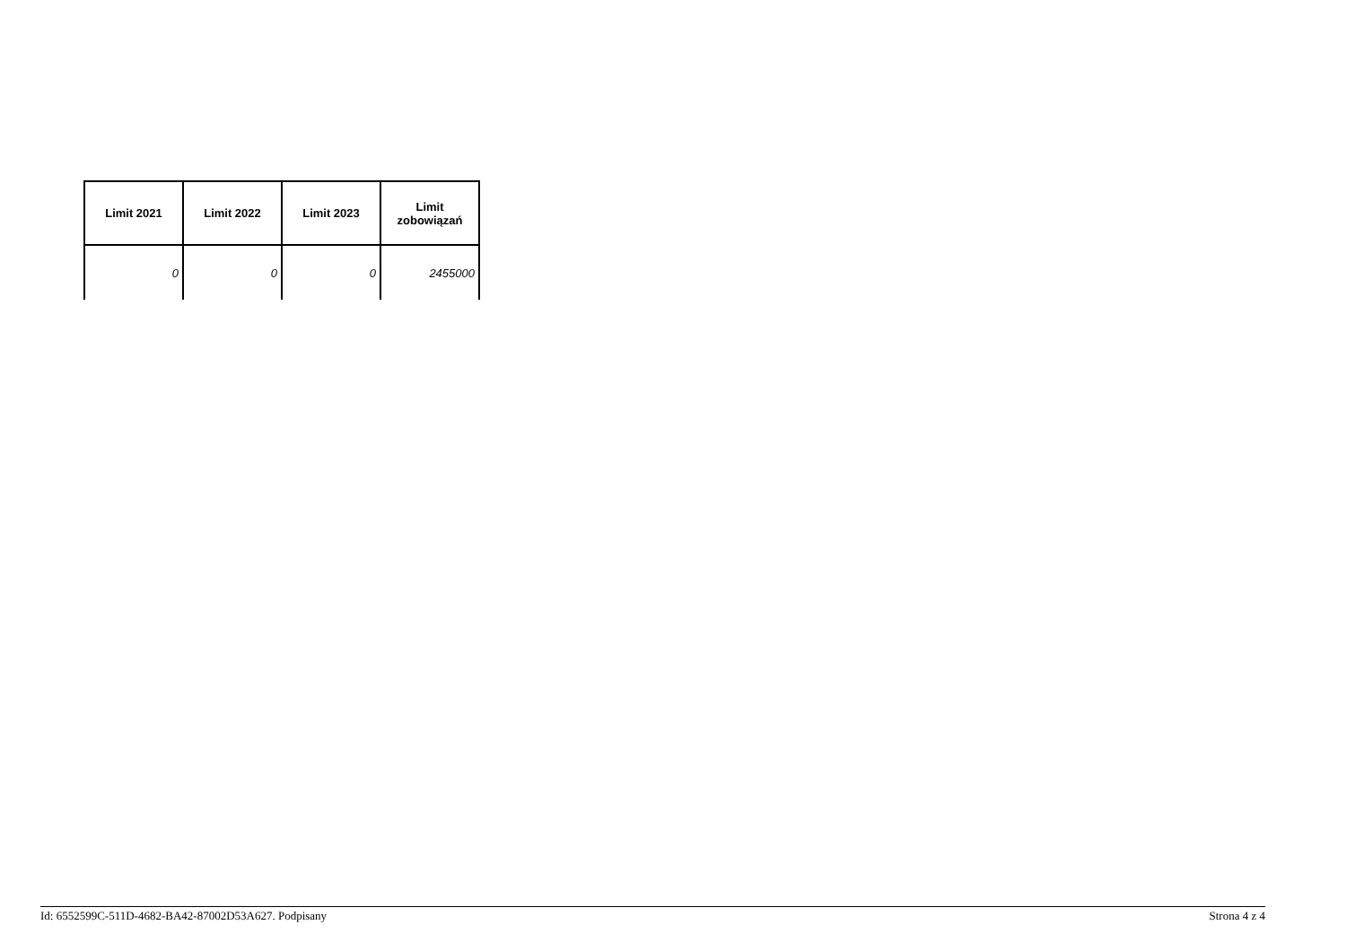| Limit 2021 | Limit 2022 | Limit 2023 | Limit zobowiązań |
| --- | --- | --- | --- |
| 0 | 0 | 0 | 2455000 |
Id: 6552599C-511D-4682-BA42-87002D53A627. Podpisany Strona 4 z 4